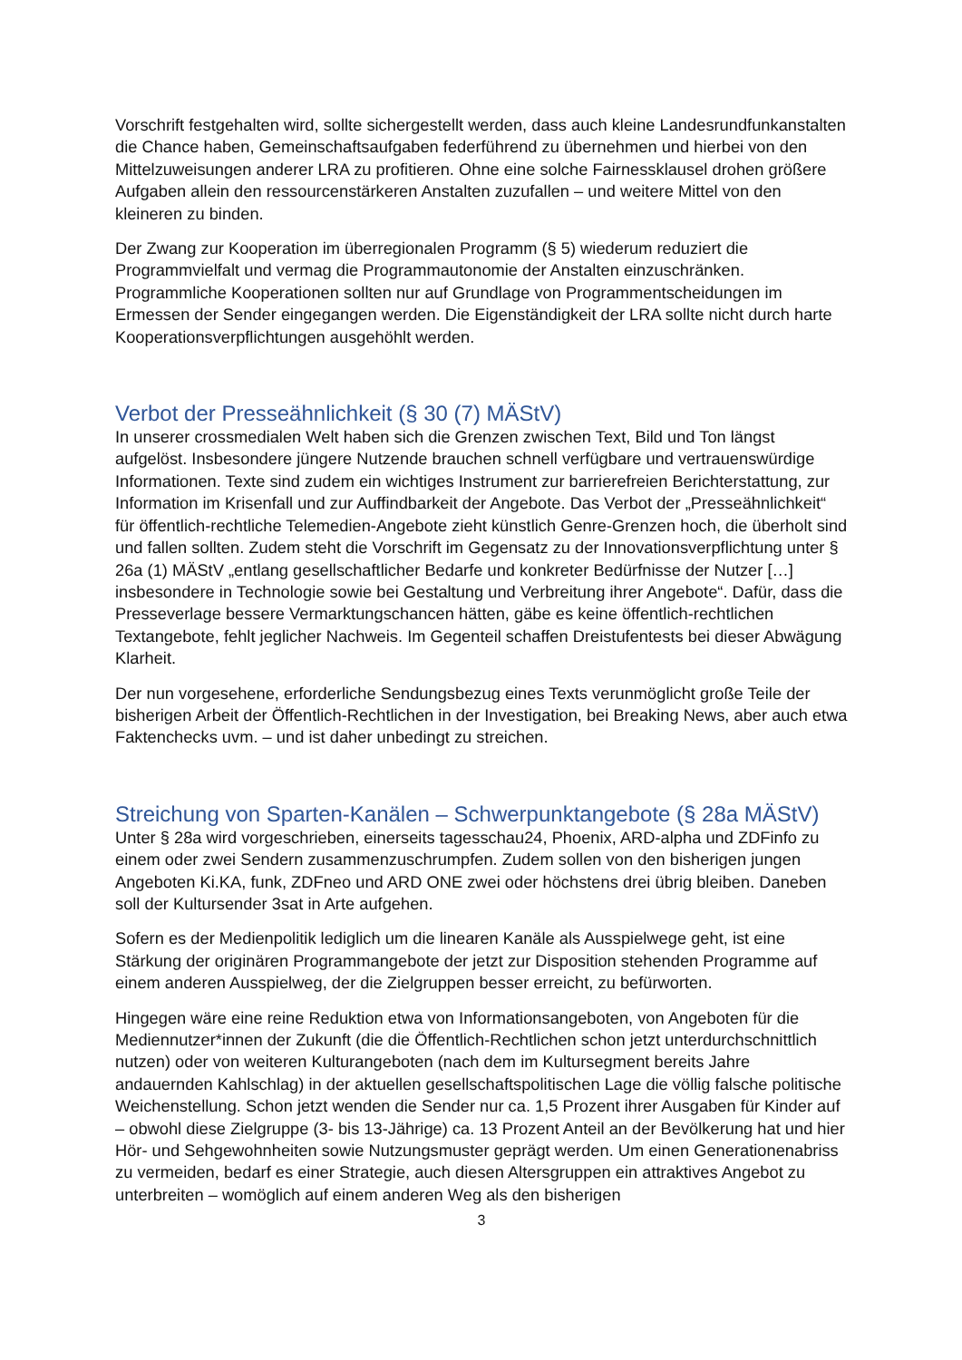Vorschrift festgehalten wird, sollte sichergestellt werden, dass auch kleine Landesrundfunkanstalten die Chance haben, Gemeinschaftsaufgaben federführend zu übernehmen und hierbei von den Mittelzuweisungen anderer LRA zu profitieren. Ohne eine solche Fairnessklausel drohen größere Aufgaben allein den ressourcenstärkeren Anstalten zuzufallen – und weitere Mittel von den kleineren zu binden.
Der Zwang zur Kooperation im überregionalen Programm (§ 5) wiederum reduziert die Programmvielfalt und vermag die Programmautonomie der Anstalten einzuschränken. Programmliche Kooperationen sollten nur auf Grundlage von Programmentscheidungen im Ermessen der Sender eingegangen werden. Die Eigenständigkeit der LRA sollte nicht durch harte Kooperationsverpflichtungen ausgehöhlt werden.
Verbot der Presseähnlichkeit (§ 30 (7) MÄStV)
In unserer crossmedialen Welt haben sich die Grenzen zwischen Text, Bild und Ton längst aufgelöst. Insbesondere jüngere Nutzende brauchen schnell verfügbare und vertrauenswürdige Informationen. Texte sind zudem ein wichtiges Instrument zur barrierefreien Berichterstattung, zur Information im Krisenfall und zur Auffindbarkeit der Angebote. Das Verbot der „Presseähnlichkeit“ für öffentlich-rechtliche Telemedien-Angebote zieht künstlich Genre-Grenzen hoch, die überholt sind und fallen sollten. Zudem steht die Vorschrift im Gegensatz zu der Innovationsverpflichtung unter § 26a (1) MÄStV „entlang gesellschaftlicher Bedarfe und konkreter Bedürfnisse der Nutzer […] insbesondere in Technologie sowie bei Gestaltung und Verbreitung ihrer Angebote“. Dafür, dass die Presseverlage bessere Vermarktungschancen hätten, gäbe es keine öffentlich-rechtlichen Textangebote, fehlt jeglicher Nachweis. Im Gegenteil schaffen Dreistufentests bei dieser Abwägung Klarheit.
Der nun vorgesehene, erforderliche Sendungsbezug eines Texts verunmöglicht große Teile der bisherigen Arbeit der Öffentlich-Rechtlichen in der Investigation, bei Breaking News, aber auch etwa Faktenchecks uvm. – und ist daher unbedingt zu streichen.
Streichung von Sparten-Kanälen – Schwerpunktangebote (§ 28a MÄStV)
Unter § 28a wird vorgeschrieben, einerseits tagesschau24, Phoenix, ARD-alpha und ZDFinfo zu einem oder zwei Sendern zusammenzuschrumpfen. Zudem sollen von den bisherigen jungen Angeboten Ki.KA, funk, ZDFneo und ARD ONE zwei oder höchstens drei übrig bleiben. Daneben soll der Kultursender 3sat in Arte aufgehen.
Sofern es der Medienpolitik lediglich um die linearen Kanäle als Ausspielwege geht, ist eine Stärkung der originären Programmangebote der jetzt zur Disposition stehenden Programme auf einem anderen Ausspielweg, der die Zielgruppen besser erreicht, zu befürworten.
Hingegen wäre eine reine Reduktion etwa von Informationsangeboten, von Angeboten für die Mediennutzer*innen der Zukunft (die die Öffentlich-Rechtlichen schon jetzt unterdurchschnittlich nutzen) oder von weiteren Kulturangeboten (nach dem im Kultursegment bereits Jahre andauernden Kahlschlag) in der aktuellen gesellschaftspolitischen Lage die völlig falsche politische Weichenstellung. Schon jetzt wenden die Sender nur ca. 1,5 Prozent ihrer Ausgaben für Kinder auf – obwohl diese Zielgruppe (3- bis 13-Jährige) ca. 13 Prozent Anteil an der Bevölkerung hat und hier Hör- und Sehgewohnheiten sowie Nutzungsmuster geprägt werden. Um einen Generationenabriss zu vermeiden, bedarf es einer Strategie, auch diesen Altersgruppen ein attraktives Angebot zu unterbreiten – womöglich auf einem anderen Weg als den bisherigen
3